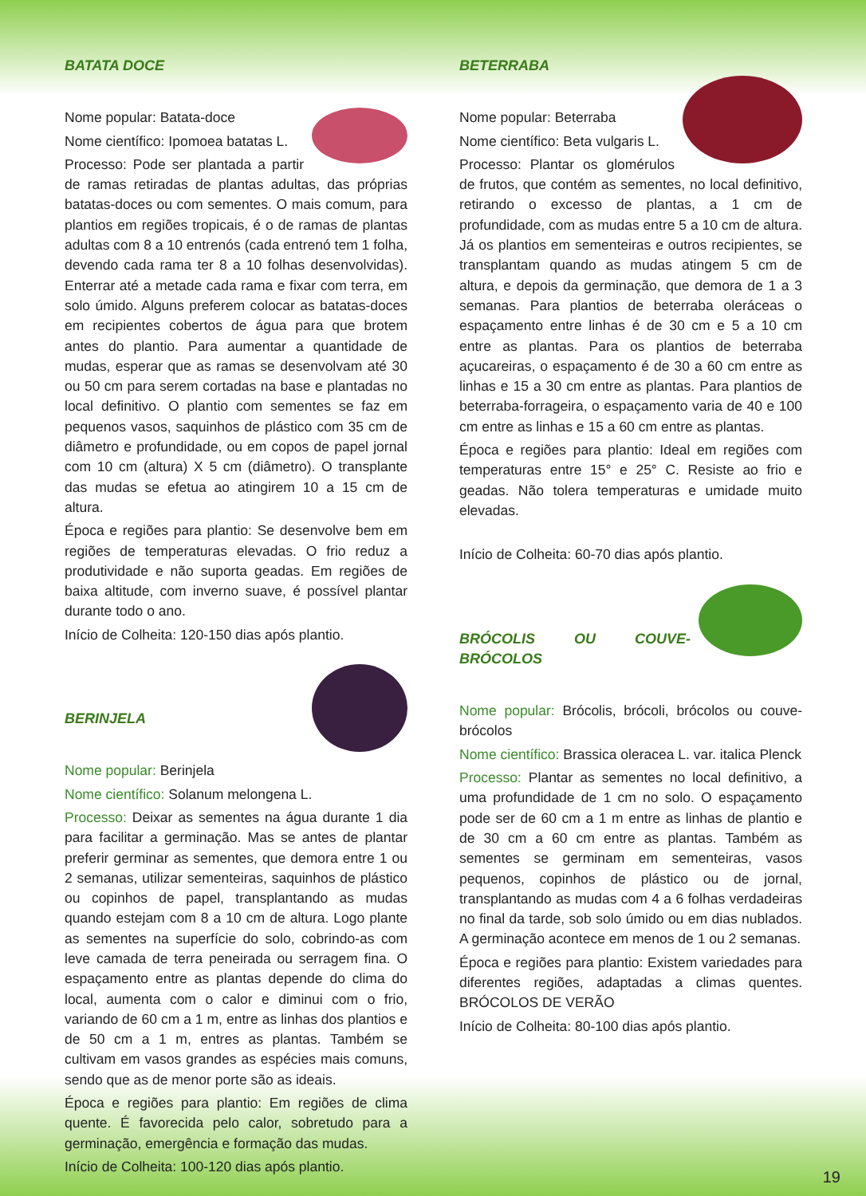BATATA DOCE
Nome popular: Batata-doce
Nome científico: Ipomoea batatas L.
Processo: Pode ser plantada a partir de ramas retiradas de plantas adultas, das próprias batatas-doces ou com sementes. O mais comum, para plantios em regiões tropicais, é o de ramas de plantas adultas com 8 a 10 entrenós (cada entrenó tem 1 folha, devendo cada rama ter 8 a 10 folhas desenvolvidas). Enterrar até a metade cada rama e fixar com terra, em solo úmido. Alguns preferem colocar as batatas-doces em recipientes cobertos de água para que brotem antes do plantio. Para aumentar a quantidade de mudas, esperar que as ramas se desenvolvam até 30 ou 50 cm para serem cortadas na base e plantadas no local definitivo. O plantio com sementes se faz em pequenos vasos, saquinhos de plástico com 35 cm de diâmetro e profundidade, ou em copos de papel jornal com 10 cm (altura) X 5 cm (diâmetro). O transplante das mudas se efetua ao atingirem 10 a 15 cm de altura.
Época e regiões para plantio: Se desenvolve bem em regiões de temperaturas elevadas. O frio reduz a produtividade e não suporta geadas. Em regiões de baixa altitude, com inverno suave, é possível plantar durante todo o ano.
Início de Colheita: 120-150 dias após plantio.
BERINJELA
Nome popular: Berinjela
Nome científico: Solanum melongena L.
Processo: Deixar as sementes na água durante 1 dia para facilitar a germinação. Mas se antes de plantar preferir germinar as sementes, que demora entre 1 ou 2 semanas, utilizar sementeiras, saquinhos de plástico ou copinhos de papel, transplantando as mudas quando estejam com 8 a 10 cm de altura. Logo plante as sementes na superfície do solo, cobrindo-as com leve camada de terra peneirada ou serragem fina. O espaçamento entre as plantas depende do clima do local, aumenta com o calor e diminui com o frio, variando de 60 cm a 1 m, entre as linhas dos plantios e de 50 cm a 1 m, entres as plantas. Também se cultivam em vasos grandes as espécies mais comuns, sendo que as de menor porte são as ideais.
Época e regiões para plantio: Em regiões de clima quente. É favorecida pelo calor, sobretudo para a germinação, emergência e formação das mudas.
Início de Colheita: 100-120 dias após plantio.
BETERRABA
Nome popular: Beterraba
Nome científico: Beta vulgaris L.
Processo: Plantar os glomérulos de frutos, que contém as sementes, no local definitivo, retirando o excesso de plantas, a 1 cm de profundidade, com as mudas entre 5 a 10 cm de altura. Já os plantios em sementeiras e outros recipientes, se transplantam quando as mudas atingem 5 cm de altura, e depois da germinação, que demora de 1 a 3 semanas. Para plantios de beterraba oleráceas o espaçamento entre linhas é de 30 cm e 5 a 10 cm entre as plantas. Para os plantios de beterraba açucareiras, o espaçamento é de 30 a 60 cm entre as linhas e 15 a 30 cm entre as plantas. Para plantios de beterraba-forrageira, o espaçamento varia de 40 e 100 cm entre as linhas e 15 a 60 cm entre as plantas.
Época e regiões para plantio: Ideal em regiões com temperaturas entre 15° e 25° C. Resiste ao frio e geadas. Não tolera temperaturas e umidade muito elevadas.
Início de Colheita: 60-70 dias após plantio.
BRÓCOLIS OU COUVE-BRÓCOLOS
Nome popular: Brócolis, brócoli, brócolos ou couve-brócolos
Nome científico: Brassica oleracea L. var. italica Plenck
Processo: Plantar as sementes no local definitivo, a uma profundidade de 1 cm no solo. O espaçamento pode ser de 60 cm a 1 m entre as linhas de plantio e de 30 cm a 60 cm entre as plantas. Também as sementes se germinam em sementeiras, vasos pequenos, copinhos de plástico ou de jornal, transplantando as mudas com 4 a 6 folhas verdadeiras no final da tarde, sob solo úmido ou em dias nublados. A germinação acontece em menos de 1 ou 2 semanas.
Época e regiões para plantio: Existem variedades para diferentes regiões, adaptadas a climas quentes. BRÓCOLOS DE VERÃO
Início de Colheita: 80-100 dias após plantio.
19